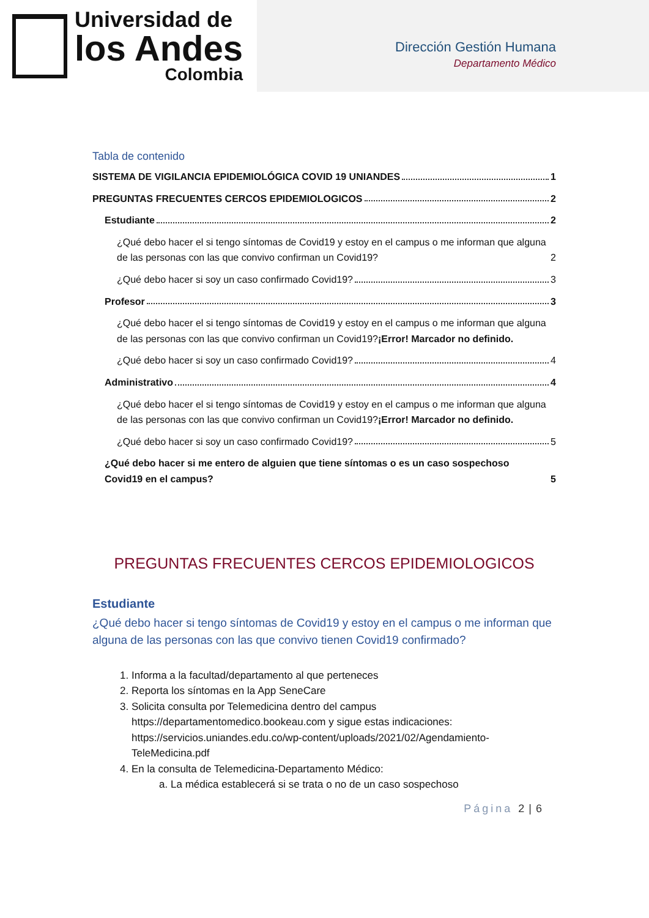Universidad de
los Andes
Colombia
Dirección Gestión Humana
Departamento Médico
Tabla de contenido
SISTEMA DE VIGILANCIA EPIDEMIOLÓGICA COVID 19 UNIANDES 1
PREGUNTAS FRECUENTES CERCOS EPIDEMIOLOGICOS 2
Estudiante 2
¿Qué debo hacer el si tengo síntomas de Covid19 y estoy en el campus o me informan que alguna de las personas con las que convivo confirman un Covid19? 2
¿Qué debo hacer si soy un caso confirmado Covid19? 3
Profesor 3
¿Qué debo hacer el si tengo síntomas de Covid19 y estoy en el campus o me informan que alguna de las personas con las que convivo confirman un Covid19?¡Error! Marcador no definido.
¿Qué debo hacer si soy un caso confirmado Covid19? 4
Administrativo 4
¿Qué debo hacer el si tengo síntomas de Covid19 y estoy en el campus o me informan que alguna de las personas con las que convivo confirman un Covid19?¡Error! Marcador no definido.
¿Qué debo hacer si soy un caso confirmado Covid19? 5
¿Qué debo hacer si me entero de alguien que tiene síntomas o es un caso sospechoso Covid19 en el campus? 5
PREGUNTAS FRECUENTES CERCOS EPIDEMIOLOGICOS
Estudiante
¿Qué debo hacer si tengo síntomas de Covid19 y estoy en el campus o me informan que alguna de las personas con las que convivo tienen Covid19 confirmado?
1. Informa a la facultad/departamento al que perteneces
2. Reporta los síntomas en la App SeneCare
3. Solicita consulta por Telemedicina dentro del campus https://departamentomedico.bookeau.com y sigue estas indicaciones: https://servicios.uniandes.edu.co/wp-content/uploads/2021/02/Agendamiento-TeleMedicina.pdf
4. En la consulta de Telemedicina-Departamento Médico:
a. La médica establecerá si se trata o no de un caso sospechoso
Página 2 | 6